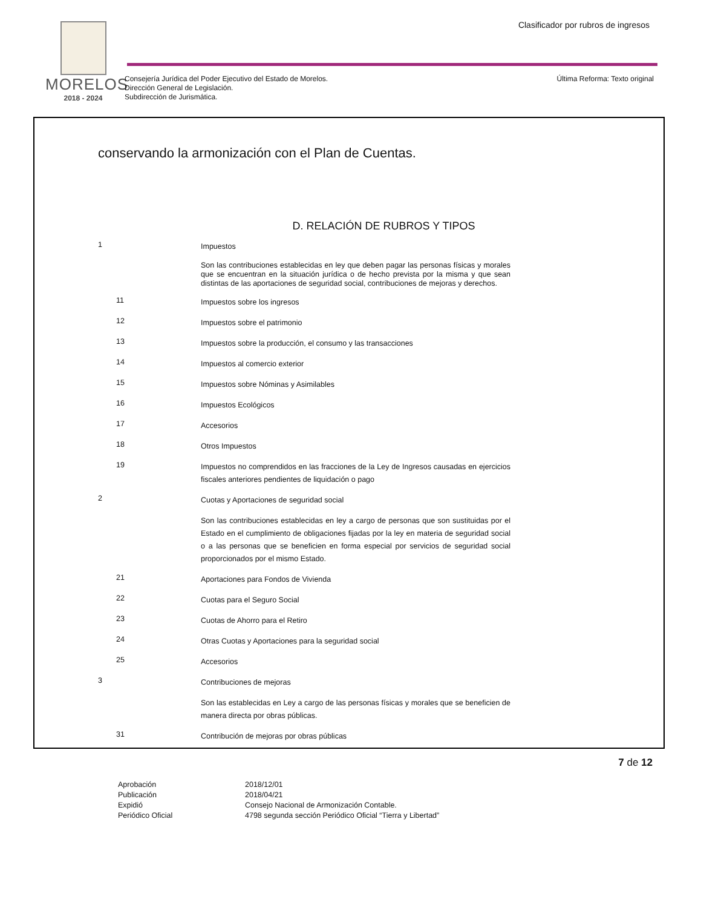MORELOS
2018 - 2024
Clasificador por rubros de ingresos
Consejería Jurídica del Poder Ejecutivo del Estado de Morelos.
Dirección General de Legislación.
Subdirección de Jurismática.
Última Reforma: Texto original
conservando la armonización con el Plan de Cuentas.
D. RELACIÓN DE RUBROS Y TIPOS
| 1 | Impuestos |
| | Son las contribuciones establecidas en ley que deben pagar las personas físicas y morales que se encuentran en la situación jurídica o de hecho prevista por la misma y que sean distintas de las aportaciones de seguridad social, contribuciones de mejoras y derechos. |
| 11 | Impuestos sobre los ingresos |
| 12 | Impuestos sobre el patrimonio |
| 13 | Impuestos sobre la producción, el consumo y las transacciones |
| 14 | Impuestos al comercio exterior |
| 15 | Impuestos sobre Nóminas y Asimilables |
| 16 | Impuestos Ecológicos |
| 17 | Accesorios |
| 18 | Otros Impuestos |
| 19 | Impuestos no comprendidos en las fracciones de la Ley de Ingresos causadas en ejercicios fiscales anteriores pendientes de liquidación o pago |
| 2 | Cuotas y Aportaciones de seguridad social |
| | Son las contribuciones establecidas en ley a cargo de personas que son sustituidas por el Estado en el cumplimiento de obligaciones fijadas por la ley en materia de seguridad social o a las personas que se beneficien en forma especial por servicios de seguridad social proporcionados por el mismo Estado. |
| 21 | Aportaciones para Fondos de Vivienda |
| 22 | Cuotas para el Seguro Social |
| 23 | Cuotas de Ahorro para el Retiro |
| 24 | Otras Cuotas y Aportaciones para la seguridad social |
| 25 | Accesorios |
| 3 | Contribuciones de mejoras |
| | Son las establecidas en Ley a cargo de las personas físicas y morales que se beneficien de manera directa por obras públicas. |
| 31 | Contribución de mejoras por obras públicas |
7 de 12
| Aprobación | 2018/12/01 |
| Publicación | 2018/04/21 |
| Expidió | Consejo Nacional de Armonización Contable. |
| Periódico Oficial | 4798 segunda sección Periódico Oficial “Tierra y Libertad” |